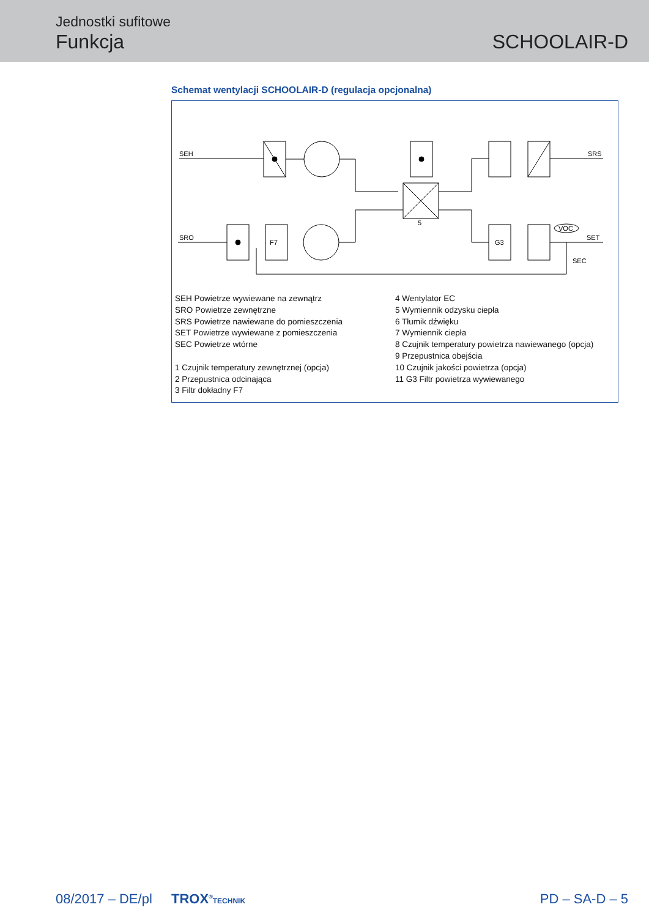Jednostki sufitowe
Funkcja SCHOOLAIR-D
Schemat wentylacji SCHOOLAIR-D (regulacja opcjonalna)
SEH
SRS
SRO
F7
G3
SET
SEC
VOC
5
SEH Powietrze wywiewane na zewnątrz
SRO Powietrze zewnętrzne
SRS Powietrze nawiewane do pomieszczenia
SET Powietrze wywiewane z pomieszczenia
SEC Powietrze wtórne
1 Czujnik temperatury zewnętrznej (opcja)
2 Przepustnica odcinająca
3 Filtr dokładny F7
4 Wentylator EC
5 Wymiennik odzysku ciepła
6 Tłumik dźwięku
7 Wymiennik ciepła
8 Czujnik temperatury powietrza nawiewanego (opcja)
9 Przepustnica obejścia
10 Czujnik jakości powietrza (opcja)
11 G3 Filtr powietrza wywiewanego
08/2017 – DE/pl TROX<sup>®</sup>TECHNIK PD – SA-D – 5